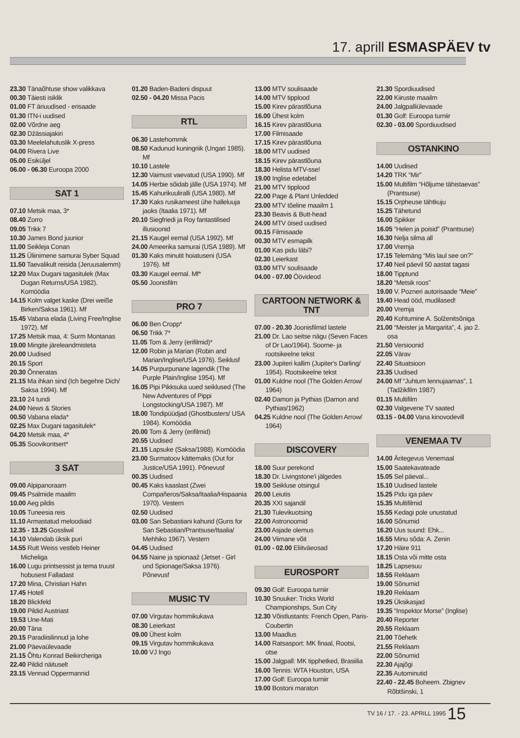17. aprill ESMASPÄEV tv
23.30 Tänaõhtuse show valikkava
00.30 Täiesti isiklik
01.00 FT äriuudised - erisaade
01.30 ITN-i uudised
02.00 Võrdne aeg
02.30 Džässiajakiri
03.30 Meelelahutuslik X-press
04.00 Rivera Live
05.00 Esiküljel
06.00 - 06.30 Euroopa 2000
SAT 1
07.10 Metsik maa, 3*
08.40 Zorro
09.05 Trikk 7
10.30 James Bond juunior
11.00 Seikleja Conan
11.25 Üliinimene samurai Syber Squad
11.50 Taevalikult reisida (Jeruusalemm)
12.20 Max Dugani tagasitulek (Max Dugan Returns/USA 1982). Komöödia
14.15 Kolm valget kaske (Drei weiße Birken/Saksa 1961). Mf
15.45 Vabana elada (Living Free/Inglise 1972). Mf
17.25 Metsik maa, 4: Surm Montanas
19.00 Mingite järeleandmisteta
20.00 Uudised
20.15 Sport
20.30 Õnneratas
21.15 Ma ihkan sind (Ich begehre Dich/ Saksa 1994). Mf
23.10 24 tundi
24.00 News & Stories
00.50 Vabana elada*
02.25 Max Dugani tagasitulek*
04.20 Metsik maa, 4*
05.35 Soovikontsert*
3 SAT
09.00 Alpipanoraam
09.45 Psalmide maailm
10.00 Aeg pildis
10.05 Tuneesia reis
11.10 Armastatud meloodiaid
12.35 - 13.25 Gossliwil
14.10 Valendab üksik puri
14.55 Rutt Weiss vestleb Heiner Micheliga
16.00 Lugu printsessist ja tema truust hobusest Falladast
17.20 Mina, Christian Hahn
17.45 Hotell
18.20 Blickfeld
19.00 Pildid Austriast
19.53 Une-Mati
20.00 Täna
20.15 Paradiisilinnud ja lohe
21.00 Päevaülevaade
21.15 Õhtu Konrad Beikircheriga
22.40 Pildid näituselt
23.15 Vennad Oppermannid
01.20 Baden-Badeni dispuut
02.50 - 04.20 Missa Pacis
RTL
06.30 Lastehommik
08.50 Kadunud kuningriik (Ungari 1985). Mf
10.10 Lastele
12.30 Vaimust vaevatud (USA 1990). Mf
14.05 Herbie sõidab jälle (USA 1974). Mf
15.45 Kahurikuuliralli (USA 1980). Mf
17.30 Kaks rusikameest ühe halleluuja jaoks (Itaalia 1971). Mf
20.10 Siegfriedi ja Roy fantastilised illusioonid
21.15 Kaugel eemal (USA 1992). Mf
24.00 Ameerika samurai (USA 1989). Mf
01.30 Kaks minutit hoiatuseni (USA 1976). Mf
03.30 Kaugel eemal. Mf*
05.50 Joonisfilm
PRO 7
06.00 Ben Cropp*
06.50 Trikk 7*
11.05 Tom & Jerry (erifilmid)*
12.00 Robin ja Marian (Robin and Marian/Inglise/USA 1976). Seiklusf
14.05 Purpurpunane lagendik (The Purple Plain/Inglise 1954). Mf
16.05 Pipi Pikksuka uued seiklused (The New Adventures of Pippi Longstocking/USA 1987). Mf
18.00 Tondipüüdjad (Ghostbusters/ USA 1984). Komöödia
20.00 Tom & Jerry (erifilmid)
20.55 Uudised
21.15 Lapsuke (Saksa/1988). Komöödia
23.00 Surmatoov kättemaks (Out for Justice/USA 1991). Põnevusf
00.35 Uudised
00.45 Kaks kaaslast (Zwei Compañeros/Saksa/Itaalia/Hispaania 1970). Vestern
02.50 Uudised
03.00 San Sebastiani kahurid (Guns for San Sebastian/Prantsuse/Itaalia/ Mehhiko 1967). Vestern
04.45 Uudised
04.55 Naine ja spionaaž (Jetset - Girl und Spionage/Saksa 1976). Põnevusf
MUSIC TV
07.00 Virgutav hommikukava
08.30 Leierkast
09.00 Ühest kolm
09.15 Virgutav hommikukava
10.00 VJ Ingo
13.00 MTV soulisaade
14.00 MTV tipplood
15.00 Kirev pärastlõuna
16.00 Ühest kolm
16.15 Kirev pärastlõuna
17.00 Filmisaade
17.15 Kirev pärastlõuna
18.00 MTV uudised
18.15 Kirev pärastlõuna
18.30 Helista MTV-sse!
19.00 Inglise edetabel
21.00 MTV tipplood
22.00 Page & Plant Unledded
23.00 MTV tõeline maailm 1
23.30 Beavis & Butt-head
24.00 MTV öised uudised
00.15 Filmisaade
00.30 MTV esmapilk
01.00 Kas pidu läbi?
02.30 Leierkast
03.00 MTV soulisaade
04.00 - 07.00 Öövideod
CARTOON NETWORK & TNT
07.00 - 20.30 Joonisfilmid lastele
21.00 Dr. Lao seitse nägu (Seven Faces of Dr Lao/1964). Soome- ja rootsikeelne tekst
23.00 Jupiteri kallim (Jupiter's Darling/ 1954). Rootsikeelne tekst
01.00 Kuldne nool (The Golden Arrow/ 1964)
02.40 Damon ja Pythias (Damon and Pythias/1962)
04.25 Kuldne nool (The Golden Arrow/ 1964)
DISCOVERY
18.00 Suur perekond
18.30 Dr. Livingstone'i jälgedes
19.00 Seikluse otsingul
20.00 Leiutis
20.35 XXI sajandil
21.30 Tulevikuotsing
22.00 Astronoomid
23.00 Asjade olemus
24.00 Viimane võit
01.00 - 02.00 Eliitväeosad
EUROSPORT
09.30 Golf: Euroopa turniir
10.30 Snuuker: Tricks World Championships, Sun City
12.30 Võistlustants: French Open, Paris-Coubertin
13.00 Maadlus
14.00 Ratsasport: MK finaal, Rootsi, otse
15.00 Jalgpall: MK tipphetked, Brasiilia
16.00 Tennis: WTA Houston, USA
17.00 Golf: Euroopa turniir
19.00 Bostoni maraton
21.30 Spordiuudised
22.00 Kiiruste maailm
24.00 Jalgpalliülevaade
01.30 Golf: Euroopa turniir
02.30 - 03.00 Spordiuudised
OSTANKINO
14.00 Uudised
14.20 TRK “Mir”
15.00 Multifilm “Hõljume tähistaevas” (Prantsuse)
15.15 Orpheuse tähtkuju
15.25 Tähetund
16.00 Spikker
16.05 “Helen ja poisid” (Prantsuse)
16.30 Nelja silma all
17.00 Vremja
17.15 Telemäng “Mis laul see on?”
17.40 Neil päevil 50 aastat tagasi
18.00 Tipptund
18.20 “Metsik roos”
19.00 V. Pozneri autorisaade “Meie”
19.40 Head ööd, mudilased!
20.00 Vremja
20.40 Kohtumine A. Solženitsõniga
21.00 “Meister ja Margarita”, 4. jao 2. osa
21.50 Versioonid
22.05 Värav
22.40 Situatsioon
23.35 Uudised
24.00 Mf “Juhtum lennujaamas”, 1 (Tadžikfilm 1987)
01.15 Multifilm
02.30 Valgevene TV saated
03.15 - 04.00 Vana kinovodevill
VENEMAA TV
14.00 Äritegevus Venemaal
15.00 Saatekavateade
15.05 Sel päeval...
15.10 Uudised lastele
15.25 Pidu iga päev
15.35 Multifilmid
15.55 Kedagi pole unustatud
16.00 Sõnumid
16.20 Uus suund: Ehk...
16.55 Minu sõda: A. Zenin
17.20 Häire 911
18.15 Osta või mitte osta
18.25 Lapsesuu
18.55 Reklaam
19.00 Sõnumid
19.20 Reklaam
19.25 Üksikasjad
19.35 “Inspektor Morse” (Inglise)
20.40 Reporter
20.55 Reklaam
21.00 Tõehetk
21.55 Reklaam
22.00 Sõnumid
22.30 Ajajõgi
22.35 Autominutid
22.40 - 22.45 Boheem. Zbignev Rõbtšinski, 1
TV 16 / 17. - 23. APRILL 1995 15